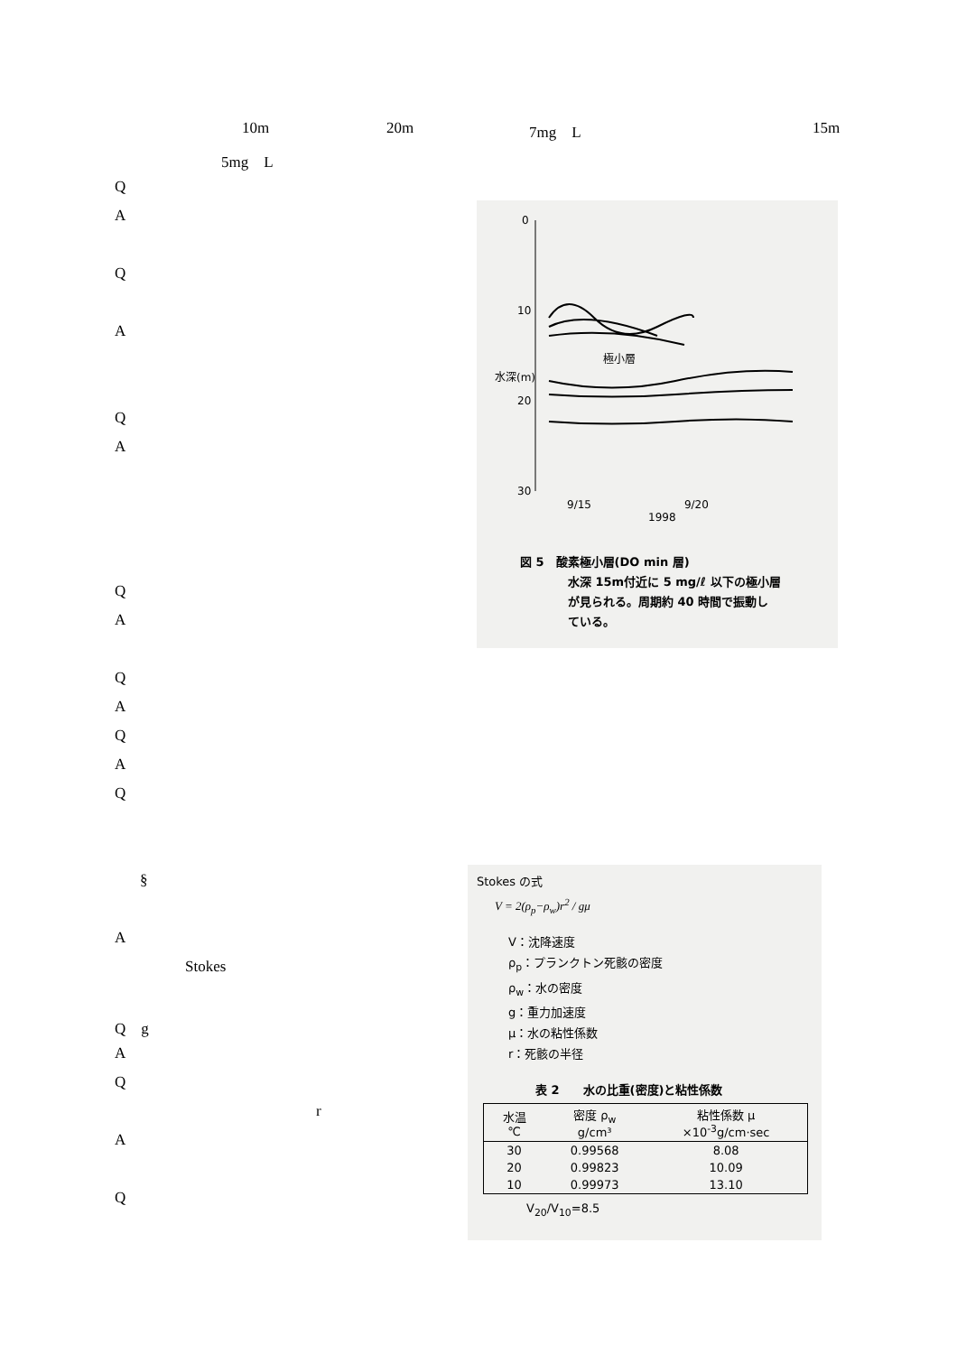10m 20m 7mg　L 15m
5mg　L
Q
A
Q
A
Q
A
Q
A
Q
A
Q
A
Q
0
10
20
30
極小層
水深(m)
9/15 9/20
1998
図 5　酸素極小層(DO min 層)
水深 15m付近に 5 mg/ℓ 以下の極小層
が見られる。周期約 40 時間で振動し
ている。
§
A
Stokes
Q　g
A
Q
r
A
Q
Stokes の式
V = 2(ρ<sub>p</sub>−ρ<sub>w</sub>)r<sup>2</sup> / gμ
V：沈降速度
ρ<sub>p</sub>：プランクトン死骸の密度
ρ<sub>w</sub>：水の密度
g：重力加速度
μ：水の粘性係数
r：死骸の半径
表 2　　水の比重(密度)と粘性係数
| 水温 ℃ | 密度 ρ<sub>w</sub> g/cm³ | 粘性係数 μ ×10<sup>-3</sup>g/cm·sec |
| --- | --- | --- |
| 30 | 0.99568 | 8.08 |
| 20 | 0.99823 | 10.09 |
| 10 | 0.99973 | 13.10 |
V<sub>20</sub>/V<sub>10</sub>=8.5